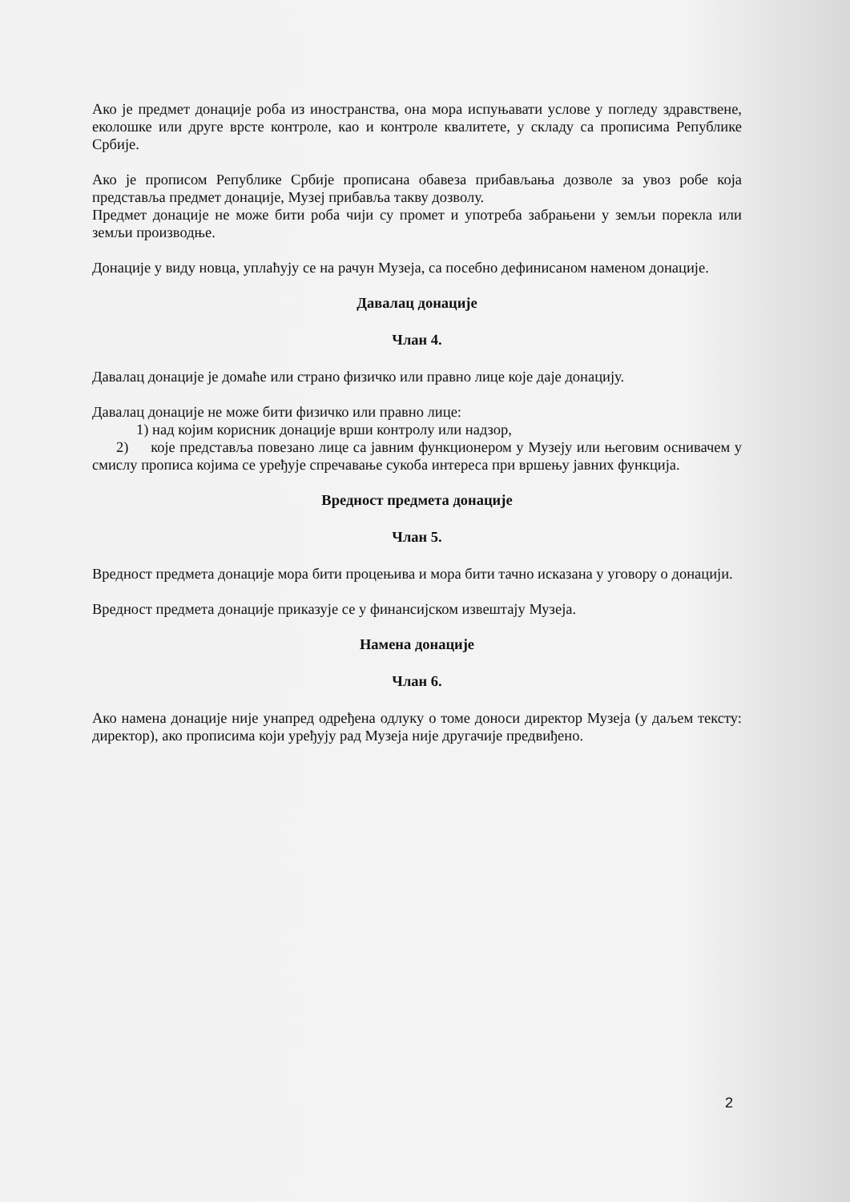Ако је предмет донације роба из иностранства, она мора испуњавати услове у погледу здравствене, еколошке или друге врсте контроле, као и контроле квалитете, у складу са прописима Републике Србије.
Ако је прописом Републике Србије прописана обавеза прибављања дозволе за увоз робе која представља предмет донације, Музеј прибавља такву дозволу.
Предмет донације не може бити роба чији су промет и употреба забрањени у земљи порекла или земљи производње.
Донације у виду новца, уплаћују се на рачун Музеја, са посебно дефинисаном наменом донације.
Давалац донације
Члан 4.
Давалац донације је домаће или страно физичко или правно лице које даје донацију.
Давалац донације не може бити физичко или правно лице:
1) над којим корисник донације врши контролу или надзор,
2) које представља повезано лице са јавним функционером у Музеју или његовим оснивачем у смислу прописа којима се уређује спречавање сукоба интереса при вршењу јавних функција.
Вредност предмета донације
Члан 5.
Вредност предмета донације мора бити процењива и мора бити тачно исказана у уговору о донацији.
Вредност предмета донације приказује се у финансијском извештају Музеја.
Намена донације
Члан 6.
Ако намена донације није унапред одређена одлуку о томе доноси директор Музеја (у даљем тексту: директор), ако прописима који уређују рад Музеја није другачије предвиђено.
2